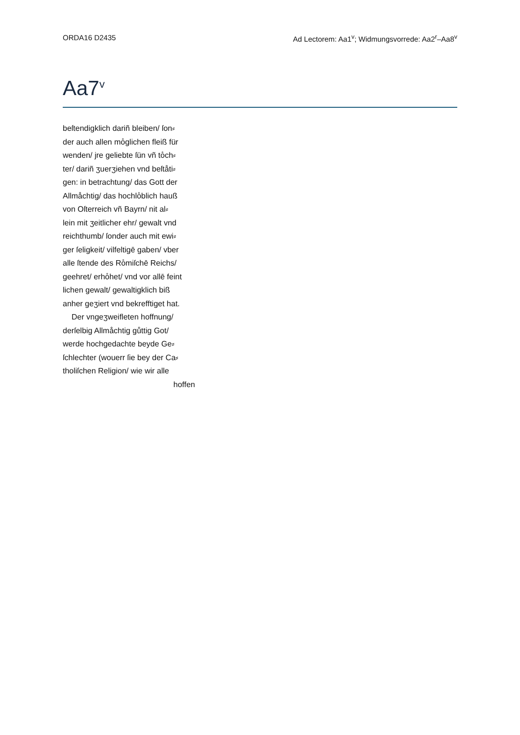ORDA16 D2435 Ad Lectorem: Aa1<sup>v</sup>; Widmungsvorrede: Aa2<sup>r</sup>–Aa8<sup>v</sup>
Aa7<sup>v</sup>
beſtendigklich dariñ bleiben/ ſon⸗
der auch allen mo̊glichen fleiß für
wenden/ jre geliebte ſün vñ to̊ch⸗
ter/ dariñ ʒuerʒiehen vnd beſtåti⸗
gen: in betrachtung/ das Gott der
Allmåchtig/ das hochlo̊blich hauß
von Oſterreich vñ Bayrn/ nit al⸗
lein mit ʒeitlicher ehr/ gewalt vnd
reichthumb/ ſonder auch mit ewi⸗
ger ſeligkeit/ vilfeltigē gaben/ vber
alle ſtende des Ro̊miſchē Reichs/
geehret/ erho̊het/ vnd vor allē feint
lichen gewalt/ gewaltigklich biß
anher geʒiert vnd bekrefftiget hat.
Der vngeʒweifleten hoffnung/
derſelbig Allmåchtig gůttig Got/
werde hochgedachte beyde Ge⸗
ſchlechter (wouerr ſie bey der Ca⸗
tholiſchen Religion/ wie wir alle
hoffen